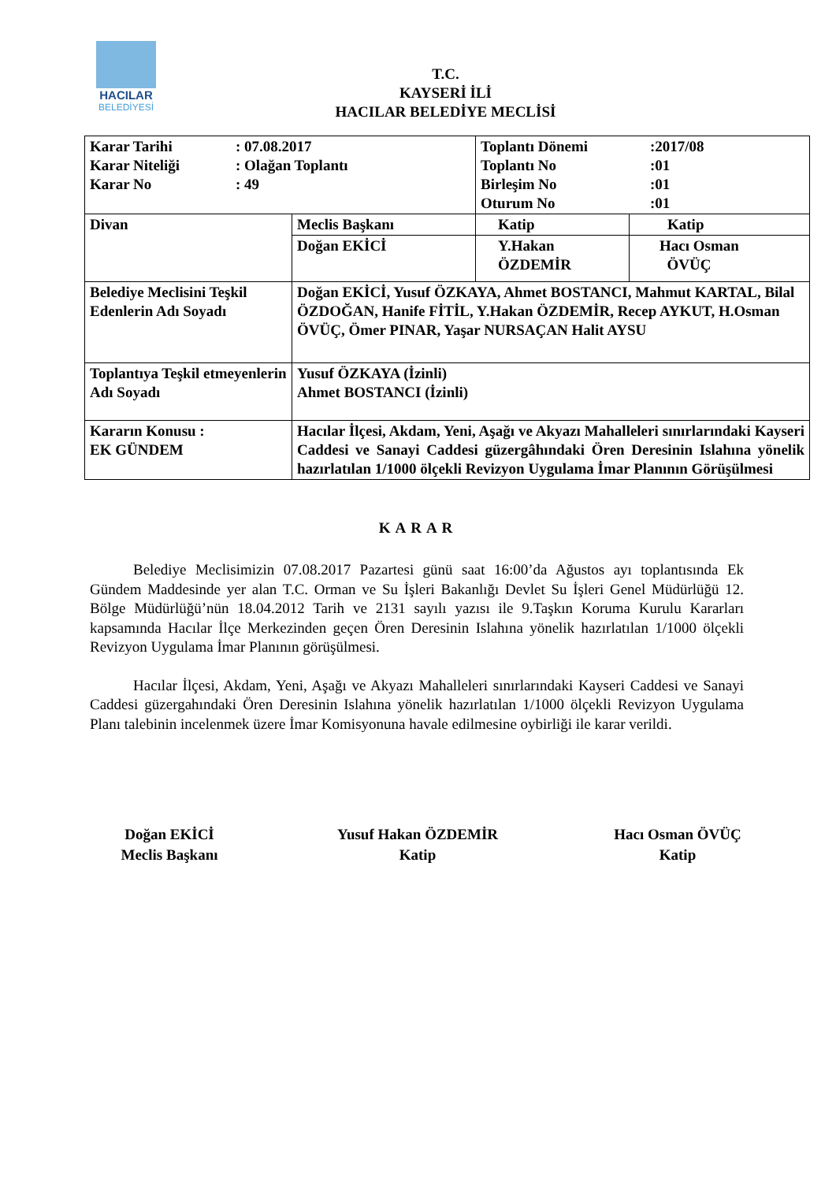HACILAR
BELEDİYESİ
T.C.
KAYSERİ İLİ
HACILAR BELEDİYE MECLİSİ
| / Karar Tarihi / : 07.08.2017 / / Karar Niteliği / : Olağan Toplantı / / Karar No / : 49 / | | / Toplantı Dönemi / :2017/08 / / Toplantı No / :01 / / Birleşim No / :01 / / Oturum No / :01 / | |
| Divan | Meclis Başkanı | Katip | Katip |
| | Doğan EKİCİ | Y.Hakan ÖZDEMİR | Hacı Osman ÖVÜÇ |
| Belediye Meclisini Teşkil Edenlerin Adı Soyadı | Doğan EKİCİ, Yusuf ÖZKAYA, Ahmet BOSTANCI, Mahmut KARTAL, Bilal ÖZDOĞAN, Hanife FİTİL, Y.Hakan ÖZDEMİR, Recep AYKUT, H.Osman ÖVÜÇ, Ömer PINAR, Yaşar NURSAÇAN Halit AYSU | | |
| Toplantıya Teşkil etmeyenlerin Adı Soyadı | Yusuf ÖZKAYA (İzinli) Ahmet BOSTANCI (İzinli) | | |
| Kararın Konusu : EK GÜNDEM | Hacılar İlçesi, Akdam, Yeni, Aşağı ve Akyazı Mahalleleri sınırlarındaki Kayseri Caddesi ve Sanayi Caddesi güzergâhındaki Ören Deresinin Islahına yönelik hazırlatılan 1/1000 ölçekli Revizyon Uygulama İmar Planının Görüşülmesi | | |
KARAR
Belediye Meclisimizin 07.08.2017 Pazartesi günü saat 16:00’da Ağustos ayı toplantısında Ek Gündem Maddesinde yer alan T.C. Orman ve Su İşleri Bakanlığı Devlet Su İşleri Genel Müdürlüğü 12. Bölge Müdürlüğü’nün 18.04.2012 Tarih ve 2131 sayılı yazısı ile 9.Taşkın Koruma Kurulu Kararları kapsamında Hacılar İlçe Merkezinden geçen Ören Deresinin Islahına yönelik hazırlatılan 1/1000 ölçekli Revizyon Uygulama İmar Planının görüşülmesi.
Hacılar İlçesi, Akdam, Yeni, Aşağı ve Akyazı Mahalleleri sınırlarındaki Kayseri Caddesi ve Sanayi Caddesi güzergahındaki Ören Deresinin Islahına yönelik hazırlatılan 1/1000 ölçekli Revizyon Uygulama Planı talebinin incelenmek üzere İmar Komisyonuna havale edilmesine oybirliği ile karar verildi.
Doğan EKİCİ
Meclis Başkanı
Yusuf Hakan ÖZDEMİR
Katip
Hacı Osman ÖVÜÇ
Katip